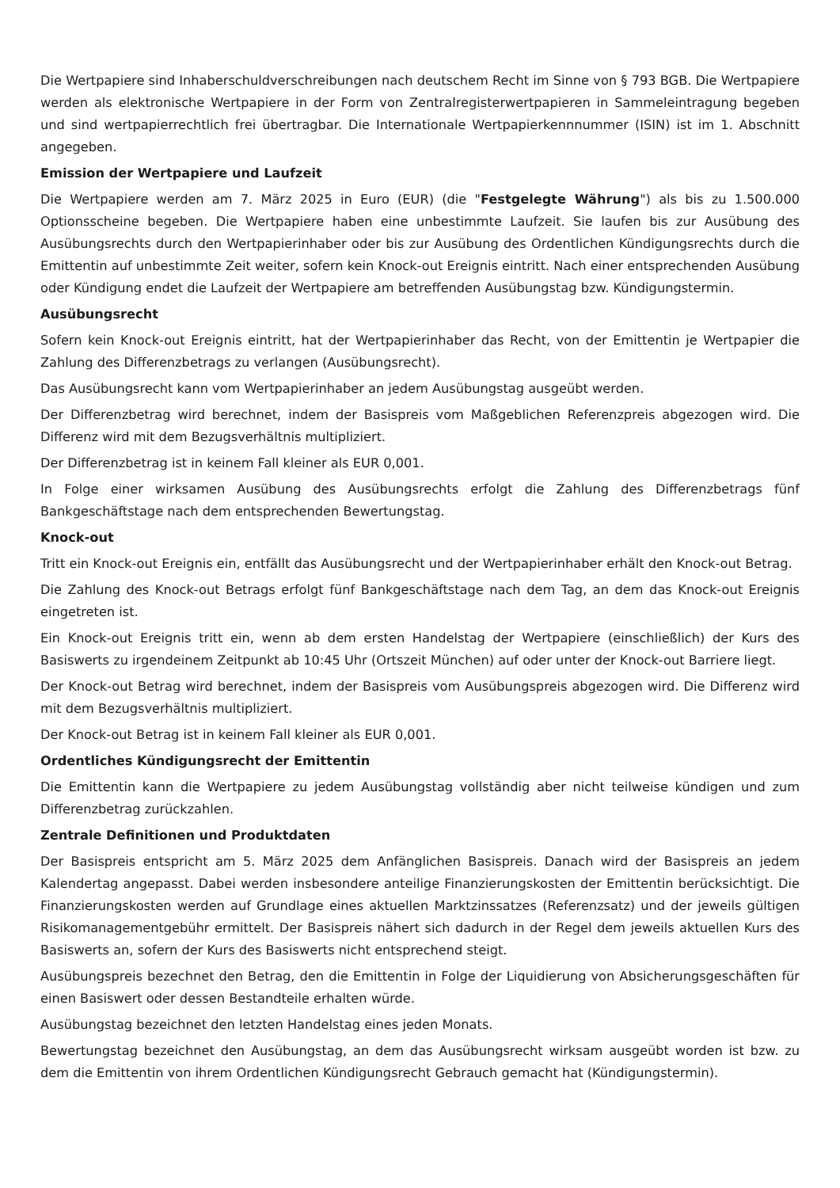Die Wertpapiere sind Inhaberschuldverschreibungen nach deutschem Recht im Sinne von § 793 BGB. Die Wertpapiere werden als elektronische Wertpapiere in der Form von Zentralregisterwertpapieren in Sammeleintragung begeben und sind wertpapierrechtlich frei übertragbar. Die Internationale Wertpapierkennnummer (ISIN) ist im 1. Abschnitt angegeben.
Emission der Wertpapiere und Laufzeit
Die Wertpapiere werden am 7. März 2025 in Euro (EUR) (die "Festgelegte Währung") als bis zu 1.500.000 Optionsscheine begeben. Die Wertpapiere haben eine unbestimmte Laufzeit. Sie laufen bis zur Ausübung des Ausübungsrechts durch den Wertpapierinhaber oder bis zur Ausübung des Ordentlichen Kündigungsrechts durch die Emittentin auf unbestimmte Zeit weiter, sofern kein Knock-out Ereignis eintritt. Nach einer entsprechenden Ausübung oder Kündigung endet die Laufzeit der Wertpapiere am betreffenden Ausübungstag bzw. Kündigungstermin.
Ausübungsrecht
Sofern kein Knock-out Ereignis eintritt, hat der Wertpapierinhaber das Recht, von der Emittentin je Wertpapier die Zahlung des Differenzbetrags zu verlangen (Ausübungsrecht).
Das Ausübungsrecht kann vom Wertpapierinhaber an jedem Ausübungstag ausgeübt werden.
Der Differenzbetrag wird berechnet, indem der Basispreis vom Maßgeblichen Referenzpreis abgezogen wird. Die Differenz wird mit dem Bezugsverhältnis multipliziert.
Der Differenzbetrag ist in keinem Fall kleiner als EUR 0,001.
In Folge einer wirksamen Ausübung des Ausübungsrechts erfolgt die Zahlung des Differenzbetrags fünf Bankgeschäftstage nach dem entsprechenden Bewertungstag.
Knock-out
Tritt ein Knock-out Ereignis ein, entfällt das Ausübungsrecht und der Wertpapierinhaber erhält den Knock-out Betrag.
Die Zahlung des Knock-out Betrags erfolgt fünf Bankgeschäftstage nach dem Tag, an dem das Knock-out Ereignis eingetreten ist.
Ein Knock-out Ereignis tritt ein, wenn ab dem ersten Handelstag der Wertpapiere (einschließlich) der Kurs des Basiswerts zu irgendeinem Zeitpunkt ab 10:45 Uhr (Ortszeit München) auf oder unter der Knock-out Barriere liegt.
Der Knock-out Betrag wird berechnet, indem der Basispreis vom Ausübungspreis abgezogen wird. Die Differenz wird mit dem Bezugsverhältnis multipliziert.
Der Knock-out Betrag ist in keinem Fall kleiner als EUR 0,001.
Ordentliches Kündigungsrecht der Emittentin
Die Emittentin kann die Wertpapiere zu jedem Ausübungstag vollständig aber nicht teilweise kündigen und zum Differenzbetrag zurückzahlen.
Zentrale Definitionen und Produktdaten
Der Basispreis entspricht am 5. März 2025 dem Anfänglichen Basispreis. Danach wird der Basispreis an jedem Kalendertag angepasst. Dabei werden insbesondere anteilige Finanzierungskosten der Emittentin berücksichtigt. Die Finanzierungskosten werden auf Grundlage eines aktuellen Marktzinssatzes (Referenzsatz) und der jeweils gültigen Risikomanagementgebühr ermittelt. Der Basispreis nähert sich dadurch in der Regel dem jeweils aktuellen Kurs des Basiswerts an, sofern der Kurs des Basiswerts nicht entsprechend steigt.
Ausübungspreis bezechnet den Betrag, den die Emittentin in Folge der Liquidierung von Absicherungsgeschäften für einen Basiswert oder dessen Bestandteile erhalten würde.
Ausübungstag bezeichnet den letzten Handelstag eines jeden Monats.
Bewertungstag bezeichnet den Ausübungstag, an dem das Ausübungsrecht wirksam ausgeübt worden ist bzw. zu dem die Emittentin von ihrem Ordentlichen Kündigungsrecht Gebrauch gemacht hat (Kündigungstermin).